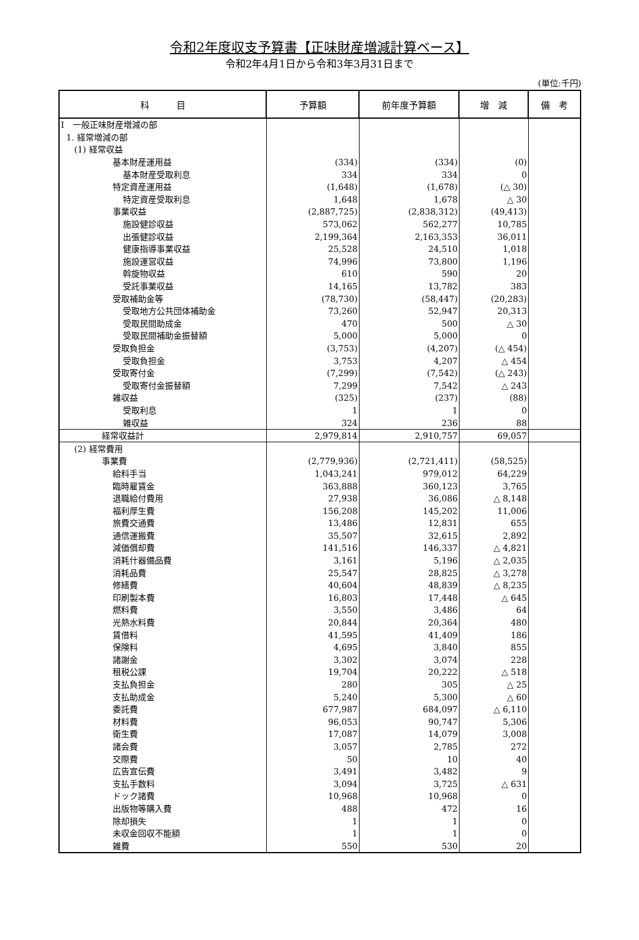令和2年度収支予算書【正味財産増減計算ベース】
令和2年4月1日から令和3年3月31日まで
(単位:千円)
| 科 目 | 予算額 | 前年度予算額 | 増 減 | 備 考 |
| --- | --- | --- | --- | --- |
| Ⅰ 一般正味財産増減の部 | | | | |
| 1. 経常増減の部 | | | | |
| (1) 経常収益 | | | | |
| 基本財産運用益 | (334) | (334) | (0) | |
| 基本財産受取利息 | 334 | 334 | 0 | |
| 特定資産運用益 | (1,648) | (1,678) | (△ 30) | |
| 特定資産受取利息 | 1,648 | 1,678 | △ 30 | |
| 事業収益 | (2,887,725) | (2,838,312) | (49,413) | |
| 施設健診収益 | 573,062 | 562,277 | 10,785 | |
| 出張健診収益 | 2,199,364 | 2,163,353 | 36,011 | |
| 健康指導事業収益 | 25,528 | 24,510 | 1,018 | |
| 施設運営収益 | 74,996 | 73,800 | 1,196 | |
| 斡旋物収益 | 610 | 590 | 20 | |
| 受託事業収益 | 14,165 | 13,782 | 383 | |
| 受取補助金等 | (78,730) | (58,447) | (20,283) | |
| 受取地方公共団体補助金 | 73,260 | 52,947 | 20,313 | |
| 受取民間助成金 | 470 | 500 | △ 30 | |
| 受取民間補助金振替額 | 5,000 | 5,000 | 0 | |
| 受取負担金 | (3,753) | (4,207) | (△ 454) | |
| 受取負担金 | 3,753 | 4,207 | △ 454 | |
| 受取寄付金 | (7,299) | (7,542) | (△ 243) | |
| 受取寄付金振替額 | 7,299 | 7,542 | △ 243 | |
| 雑収益 | (325) | (237) | (88) | |
| 受取利息 | 1 | 1 | 0 | |
| 雑収益 | 324 | 236 | 88 | |
| 経常収益計 | 2,979,814 | 2,910,757 | 69,057 | |
| (2) 経常費用 | | | | |
| 事業費 | (2,779,936) | (2,721,411) | (58,525) | |
| 給料手当 | 1,043,241 | 979,012 | 64,229 | |
| 臨時雇賃金 | 363,888 | 360,123 | 3,765 | |
| 退職給付費用 | 27,938 | 36,086 | △ 8,148 | |
| 福利厚生費 | 156,208 | 145,202 | 11,006 | |
| 旅費交通費 | 13,486 | 12,831 | 655 | |
| 通信運搬費 | 35,507 | 32,615 | 2,892 | |
| 減価償却費 | 141,516 | 146,337 | △ 4,821 | |
| 消耗什器備品費 | 3,161 | 5,196 | △ 2,035 | |
| 消耗品費 | 25,547 | 28,825 | △ 3,278 | |
| 修繕費 | 40,604 | 48,839 | △ 8,235 | |
| 印刷製本費 | 16,803 | 17,448 | △ 645 | |
| 燃料費 | 3,550 | 3,486 | 64 | |
| 光熱水料費 | 20,844 | 20,364 | 480 | |
| 賃借料 | 41,595 | 41,409 | 186 | |
| 保険料 | 4,695 | 3,840 | 855 | |
| 諸謝金 | 3,302 | 3,074 | 228 | |
| 租税公課 | 19,704 | 20,222 | △ 518 | |
| 支払負担金 | 280 | 305 | △ 25 | |
| 支払助成金 | 5,240 | 5,300 | △ 60 | |
| 委託費 | 677,987 | 684,097 | △ 6,110 | |
| 材料費 | 96,053 | 90,747 | 5,306 | |
| 衛生費 | 17,087 | 14,079 | 3,008 | |
| 諸会費 | 3,057 | 2,785 | 272 | |
| 交際費 | 50 | 10 | 40 | |
| 広告宣伝費 | 3,491 | 3,482 | 9 | |
| 支払手数料 | 3,094 | 3,725 | △ 631 | |
| ドック諸費 | 10,968 | 10,968 | 0 | |
| 出版物等購入費 | 488 | 472 | 16 | |
| 除却損失 | 1 | 1 | 0 | |
| 未収金回収不能額 | 1 | 1 | 0 | |
| 雑費 | 550 | 530 | 20 | |